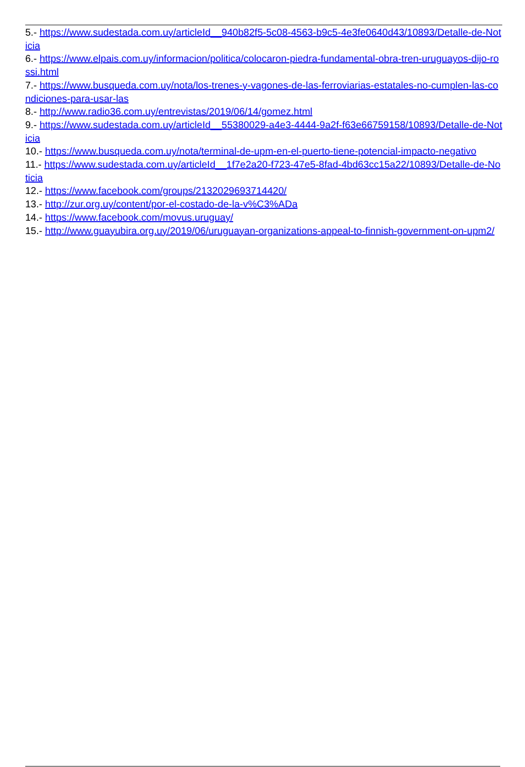5.- https://www.sudestada.com.uy/articleId__940b82f5-5c08-4563-b9c5-4e3fe0640d43/10893/Detalle-de-Noticia
6.- https://www.elpais.com.uy/informacion/politica/colocaron-piedra-fundamental-obra-tren-uruguayos-dijo-rossi.html
7.- https://www.busqueda.com.uy/nota/los-trenes-y-vagones-de-las-ferroviarias-estatales-no-cumplen-las-condiciones-para-usar-las
8.- http://www.radio36.com.uy/entrevistas/2019/06/14/gomez.html
9.- https://www.sudestada.com.uy/articleId__55380029-a4e3-4444-9a2f-f63e66759158/10893/Detalle-de-Noticia
10.- https://www.busqueda.com.uy/nota/terminal-de-upm-en-el-puerto-tiene-potencial-impacto-negativo
11.- https://www.sudestada.com.uy/articleId__1f7e2a20-f723-47e5-8fad-4bd63cc15a22/10893/Detalle-de-Noticia
12.- https://www.facebook.com/groups/2132029693714420/
13.- http://zur.org.uy/content/por-el-costado-de-la-v%C3%ADa
14.- https://www.facebook.com/movus.uruguay/
15.- http://www.guayubira.org.uy/2019/06/uruguayan-organizations-appeal-to-finnish-government-on-upm2/